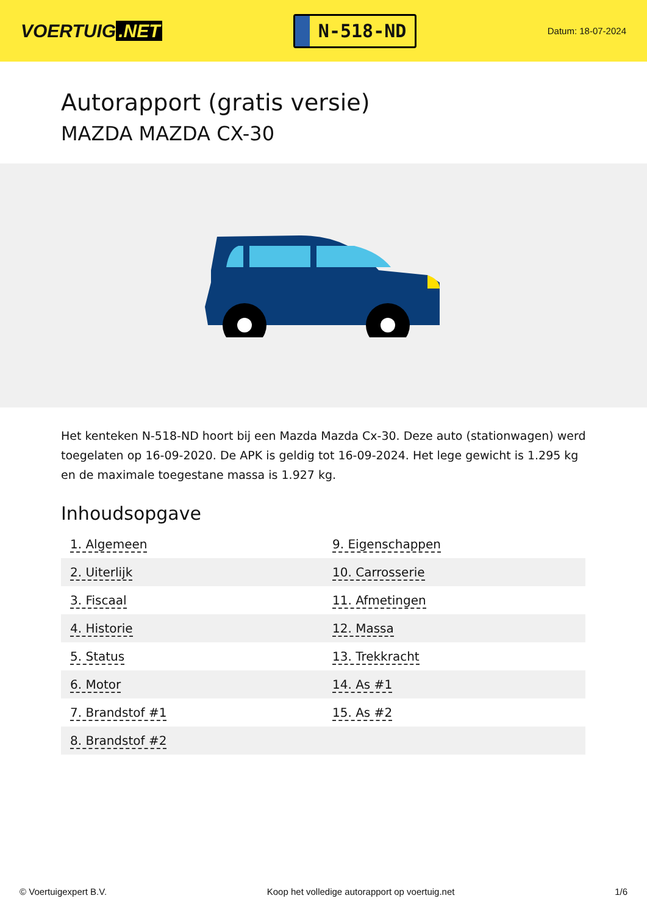VOERTUIG.NET
N-518-ND
Datum: 18-07-2024
Autorapport (gratis versie)
MAZDA MAZDA CX-30
Het kenteken N-518-ND hoort bij een Mazda Mazda Cx-30. Deze auto (stationwagen) werd toegelaten op 16-09-2020. De APK is geldig tot 16-09-2024. Het lege gewicht is 1.295 kg en de maximale toegestane massa is 1.927 kg.
Inhoudsopgave
| 1. Algemeen | 9. Eigenschappen |
| 2. Uiterlijk | 10. Carrosserie |
| 3. Fiscaal | 11. Afmetingen |
| 4. Historie | 12. Massa |
| 5. Status | 13. Trekkracht |
| 6. Motor | 14. As #1 |
| 7. Brandstof #1 | 15. As #2 |
| 8. Brandstof #2 | |
© Voertuigexpert B.V. Koop het volledige autorapport op voertuig.net 1/6